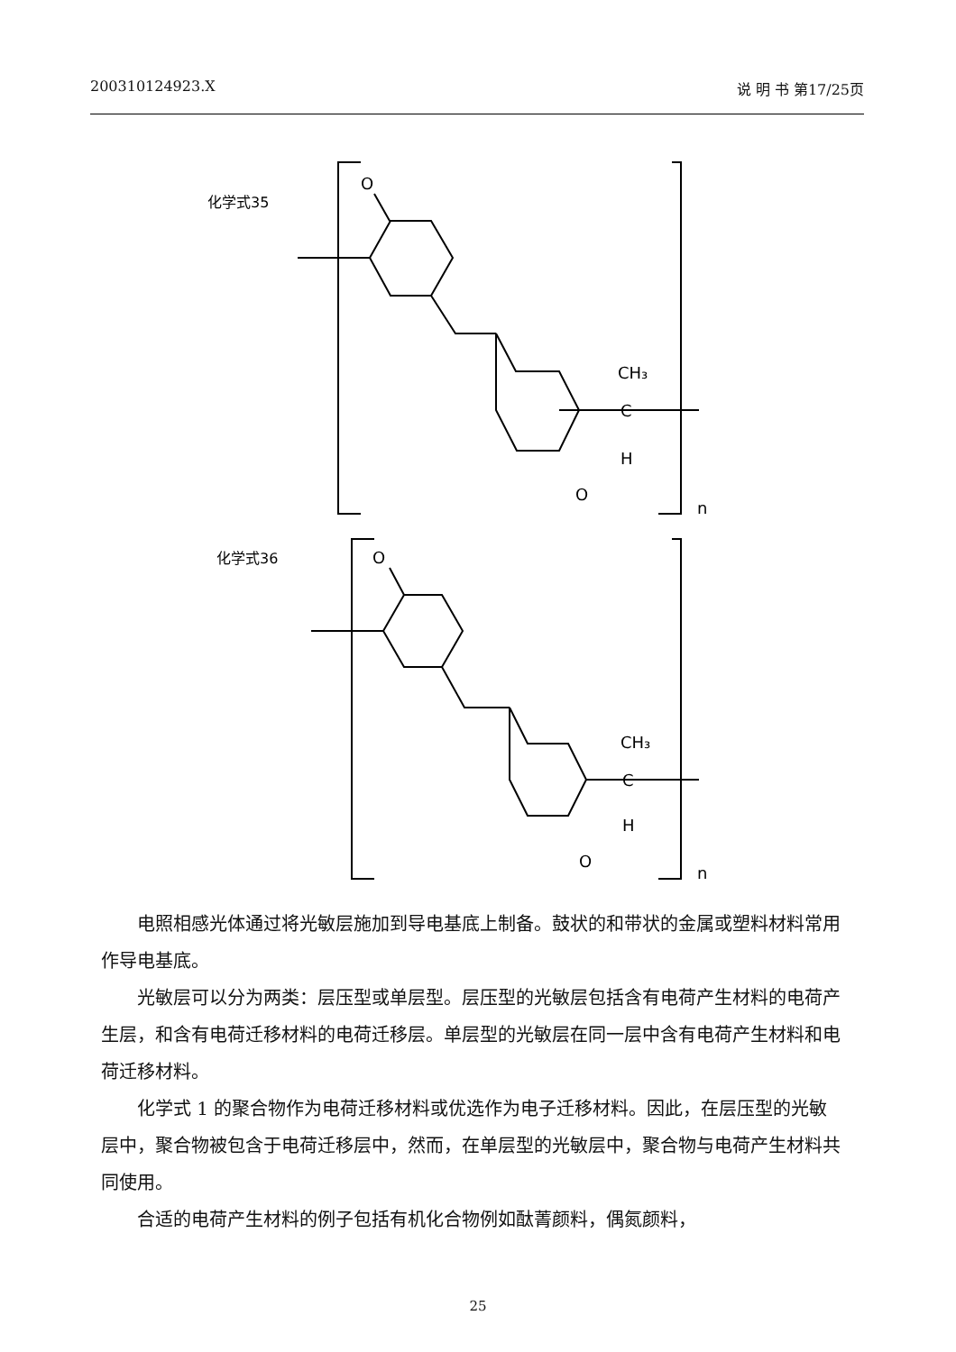200310124923.X 说 明 书 第17/25页
化学式35
O
CH₃
C
H
O
n
化学式36
O
CH₃
C
H
O
n
电照相感光体通过将光敏层施加到导电基底上制备。鼓状的和带状的金属或塑料材料常用作导电基底。
光敏层可以分为两类：层压型或单层型。层压型的光敏层包括含有电荷产生材料的电荷产生层，和含有电荷迁移材料的电荷迁移层。单层型的光敏层在同一层中含有电荷产生材料和电荷迁移材料。
化学式 1 的聚合物作为电荷迁移材料或优选作为电子迁移材料。因此，在层压型的光敏层中，聚合物被包含于电荷迁移层中，然而，在单层型的光敏层中，聚合物与电荷产生材料共同使用。
合适的电荷产生材料的例子包括有机化合物例如酞菁颜料，偶氮颜料，
25